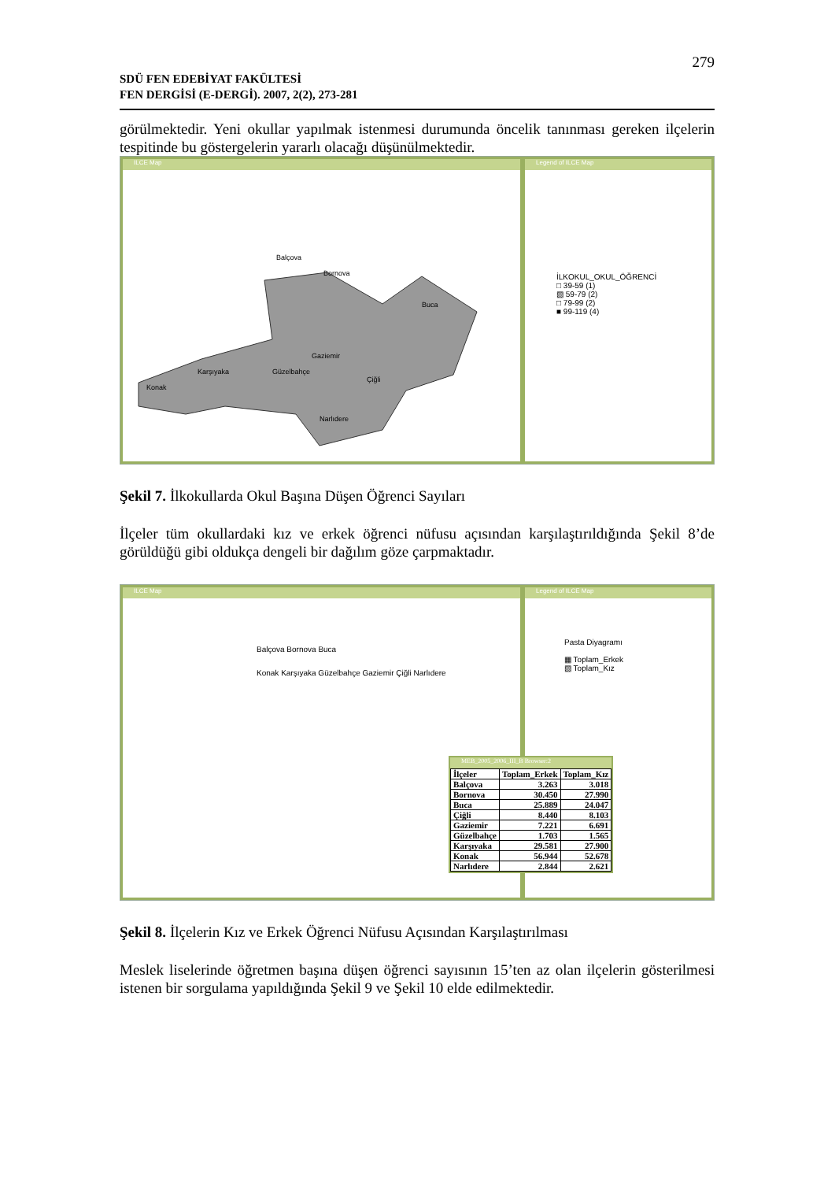279
SDÜ FEN EDEBİYAT FAKÜLTESİ
FEN DERGİSİ (E-DERGİ). 2007, 2(2), 273-281
görülmektedir. Yeni okullar yapılmak istenmesi durumunda öncelik tanınması gereken ilçelerin tespitinde bu göstergelerin yararlı olacağı düşünülmektedir.
ILCE Map
Balçova
Bornova
Buca
Gaziemir
Karşıyaka Güzelbahçe
Konak
Çiğli
Narlıdere
Legend of ILCE Map
İLKOKUL_OKUL_ÖĞRENCİ
□ 39-59 (1)
▧ 59-79 (2)
□ 79-99 (2)
■ 99-119 (4)
Şekil 7. İlkokullarda Okul Başına Düşen Öğrenci Sayıları
İlçeler tüm okullardaki kız ve erkek öğrenci nüfusu açısından karşılaştırıldığında Şekil 8’de görüldüğü gibi oldukça dengeli bir dağılım göze çarpmaktadır.
ILCE Map
Balçova Bornova Buca
Konak Karşıyaka Güzelbahçe Gaziemir Çiğli Narlıdere
Legend of ILCE Map
Pasta Diyagramı
▦ Toplam_Erkek
▧ Toplam_Kız
MEB_2005_2006_III_B Browser:2
| İlçeler | Toplam_Erkek | Toplam_Kız |
| --- | --- | --- |
| Balçova | 3.263 | 3.018 |
| Bornova | 30.450 | 27.990 |
| Buca | 25.889 | 24.047 |
| Çiğli | 8.440 | 8.103 |
| Gaziemir | 7.221 | 6.691 |
| Güzelbahçe | 1.703 | 1.565 |
| Karşıyaka | 29.581 | 27.900 |
| Konak | 56.944 | 52.678 |
| Narlıdere | 2.844 | 2.621 |
Şekil 8. İlçelerin Kız ve Erkek Öğrenci Nüfusu Açısından Karşılaştırılması
Meslek liselerinde öğretmen başına düşen öğrenci sayısının 15’ten az olan ilçelerin gösterilmesi istenen bir sorgulama yapıldığında Şekil 9 ve Şekil 10 elde edilmektedir.